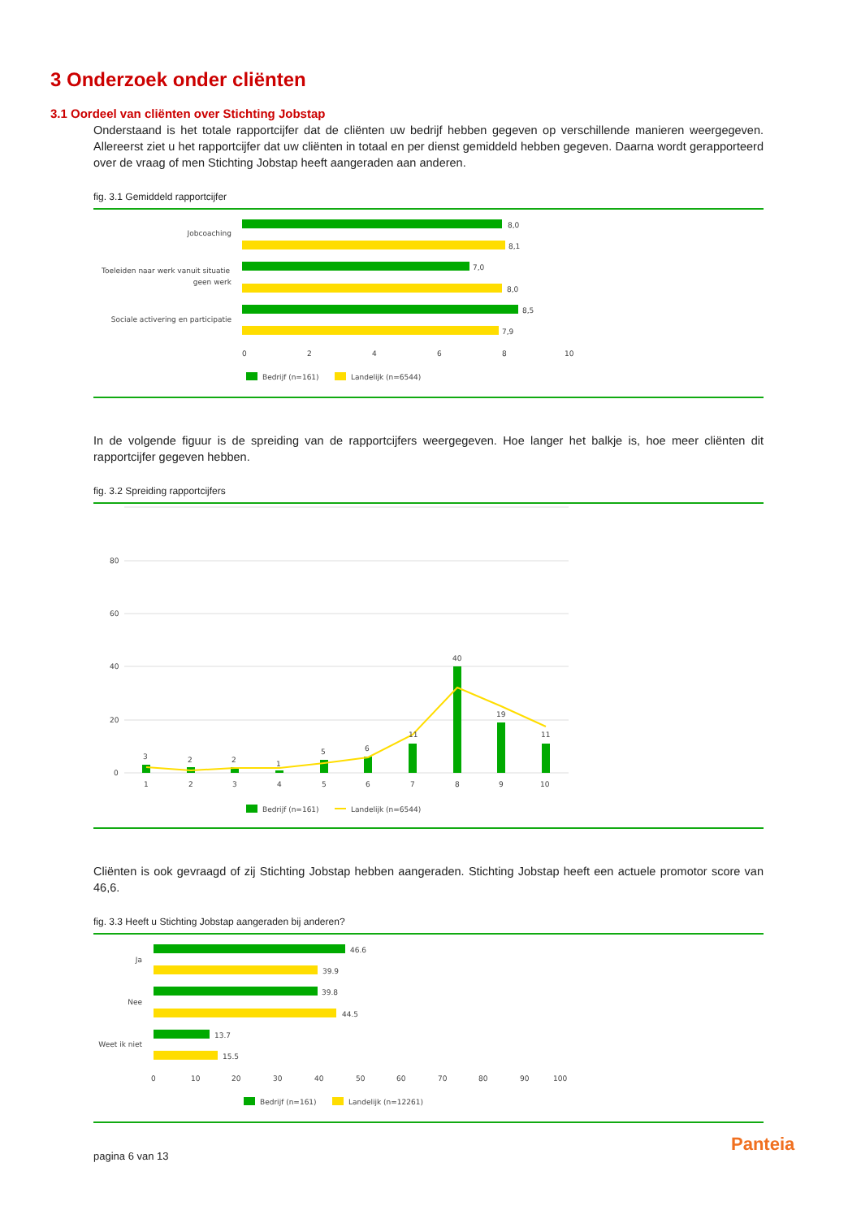3 Onderzoek onder cliënten
3.1 Oordeel van cliënten over Stichting Jobstap
Onderstaand is het totale rapportcijfer dat de cliënten uw bedrijf hebben gegeven op verschillende manieren weergegeven. Allereerst ziet u het rapportcijfer dat uw cliënten in totaal en per dienst gemiddeld hebben gegeven. Daarna wordt gerapporteerd over de vraag of men Stichting Jobstap heeft aangeraden aan anderen.
fig. 3.1 Gemiddeld rapportcijfer
Jobcoaching
Toeleiden naar werk vanuit situatie
geen werk
Sociale activering en participatie
8,0
8,1
7,0
8,0
8,5
7,9
0
2
4
6
8
10
Bedrijf (n=161)
Landelijk (n=6544)
In de volgende figuur is de spreiding van de rapportcijfers weergegeven. Hoe langer het balkje is, hoe meer cliënten dit rapportcijfer gegeven hebben.
fig. 3.2 Spreiding rapportcijfers
80
60
40
20
0
3
2
2
1
5
6
11
40
19
11
1
2
3
4
5
6
7
8
9
10
Bedrijf (n=161)
Landelijk (n=6544)
Cliënten is ook gevraagd of zij Stichting Jobstap hebben aangeraden. Stichting Jobstap heeft een actuele promotor score van 46,6.
fig. 3.3 Heeft u Stichting Jobstap aangeraden bij anderen?
Ja
Nee
Weet ik niet
46.6
39.9
39.8
44.5
13.7
15.5
0
10
20
30
40
50
60
70
80
90
100
Bedrijf (n=161)
Landelijk (n=12261)
pagina 6 van 13
Panteia